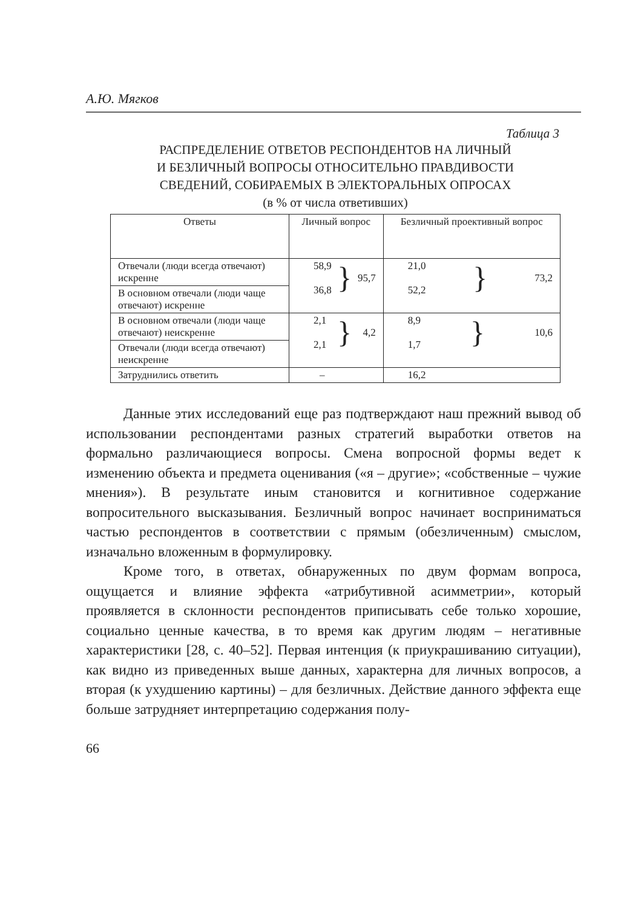А.Ю. Мягков
Таблица 3
РАСПРЕДЕЛЕНИЕ ОТВЕТОВ РЕСПОНДЕНТОВ НА ЛИЧНЫЙ
И БЕЗЛИЧНЫЙ ВОПРОСЫ ОТНОСИТЕЛЬНО ПРАВДИВОСТИ
СВЕДЕНИЙ, СОБИРАЕМЫХ В ЭЛЕКТОРАЛЬНЫХ ОПРОСАХ
(в % от числа ответивших)
| Ответы | Личный вопрос | Безличный проективный вопрос |
| --- | --- | --- |
| Отвечали (люди всегда отвечают) искренне | 58,9 36,8 } 95,7 | 21,0 52,2 } 73,2 |
| В основном отвечали (люди чаще отвечают) искренне | | |
| В основном отвечали (люди чаще отвечают) неискренне | 2,1 2,1 } 4,2 | 8,9 1,7 } 10,6 |
| Отвечали (люди всегда отвечают) неискренне | | |
| Затруднились ответить | – | 16,2 |
Данные этих исследований еще раз подтверждают наш прежний вывод об использовании респондентами разных стратегий выработки ответов на формально различающиеся вопросы. Смена вопросной формы ведет к изменению объекта и предмета оценивания («я – другие»; «собственные – чужие мнения»). В результате иным становится и когнитивное содержание вопросительного высказывания. Безличный вопрос начинает восприниматься частью респондентов в соответствии с прямым (обезличенным) смыслом, изначально вложенным в формулировку.
Кроме того, в ответах, обнаруженных по двум формам вопроса, ощущается и влияние эффекта «атрибутивной асимметрии», который проявляется в склонности респондентов приписывать себе только хорошие, социально ценные качества, в то время как другим людям – негативные характеристики [28, с. 40–52]. Первая интенция (к приукрашиванию ситуации), как видно из приведенных выше данных, характерна для личных вопросов, а вторая (к ухудшению картины) – для безличных. Действие данного эффекта еще больше затрудняет интерпретацию содержания полу-
66